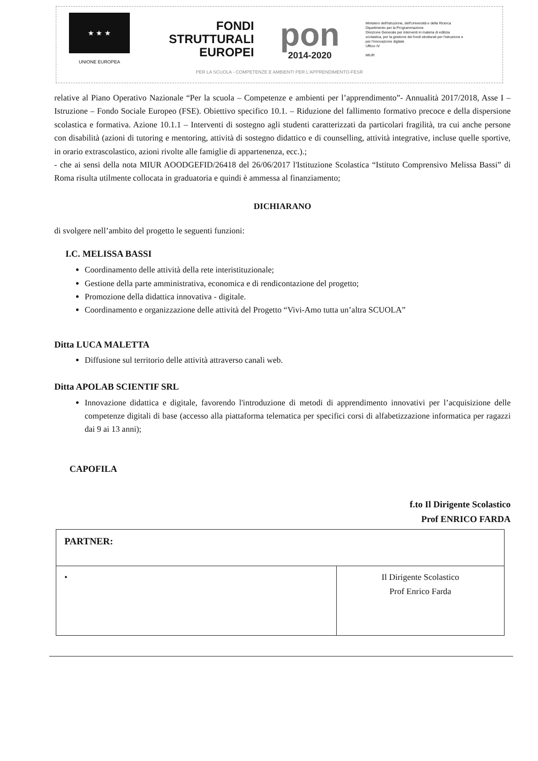★ ★ ★
UNIONE EUROPEA
FONDI
STRUTTURALI
EUROPEI
pon
2014-2020
Ministero dell'Istruzione, dell'Università e della Ricerca
Dipartimento per la Programmazione
Direzione Generale per interventi in materia di edilizia scolastica, per la gestione dei fondi strutturali per l'istruzione e per l'innovazione digitale
Ufficio IV
MIUR
PER LA SCUOLA - COMPETENZE E AMBIENTI PER L'APPRENDIMENTO-FESR
relative al Piano Operativo Nazionale “Per la scuola – Competenze e ambienti per l’apprendimento”- Annualità 2017/2018, Asse I – Istruzione – Fondo Sociale Europeo (FSE). Obiettivo specifico 10.1. – Riduzione del fallimento formativo precoce e della dispersione scolastica e formativa. Azione 10.1.1 – Interventi di sostegno agli studenti caratterizzati da particolari fragilità, tra cui anche persone con disabilità (azioni di tutoring e mentoring, attività di sostegno didattico e di counselling, attività integrative, incluse quelle sportive, in orario extrascolastico, azioni rivolte alle famiglie di appartenenza, ecc.).;
- che ai sensi della nota MIUR AOODGEFID/26418 del 26/06/2017 l'Istituzione Scolastica “Istituto Comprensivo Melissa Bassi” di Roma risulta utilmente collocata in graduatoria e quindi è ammessa al finanziamento;
DICHIARANO
di svolgere nell’ambito del progetto le seguenti funzioni:
I.C. MELISSA BASSI
Coordinamento delle attività della rete interistituzionale;
Gestione della parte amministrativa, economica e di rendicontazione del progetto;
Promozione della didattica innovativa - digitale.
Coordinamento e organizzazione delle attività del Progetto “Vivi-Amo tutta un’altra SCUOLA”
Ditta LUCA MALETTA
Diffusione sul territorio delle attività attraverso canali web.
Ditta APOLAB SCIENTIF SRL
Innovazione didattica e digitale, favorendo l'introduzione di metodi di apprendimento innovativi per l’acquisizione delle competenze digitali di base (accesso alla piattaforma telematica per specifici corsi di alfabetizzazione informatica per ragazzi dai 9 ai 13 anni);
CAPOFILA
f.to Il Dirigente Scolastico
Prof ENRICO FARDA
| PARTNER: | |
| • | Il Dirigente Scolastico Prof Enrico Farda |